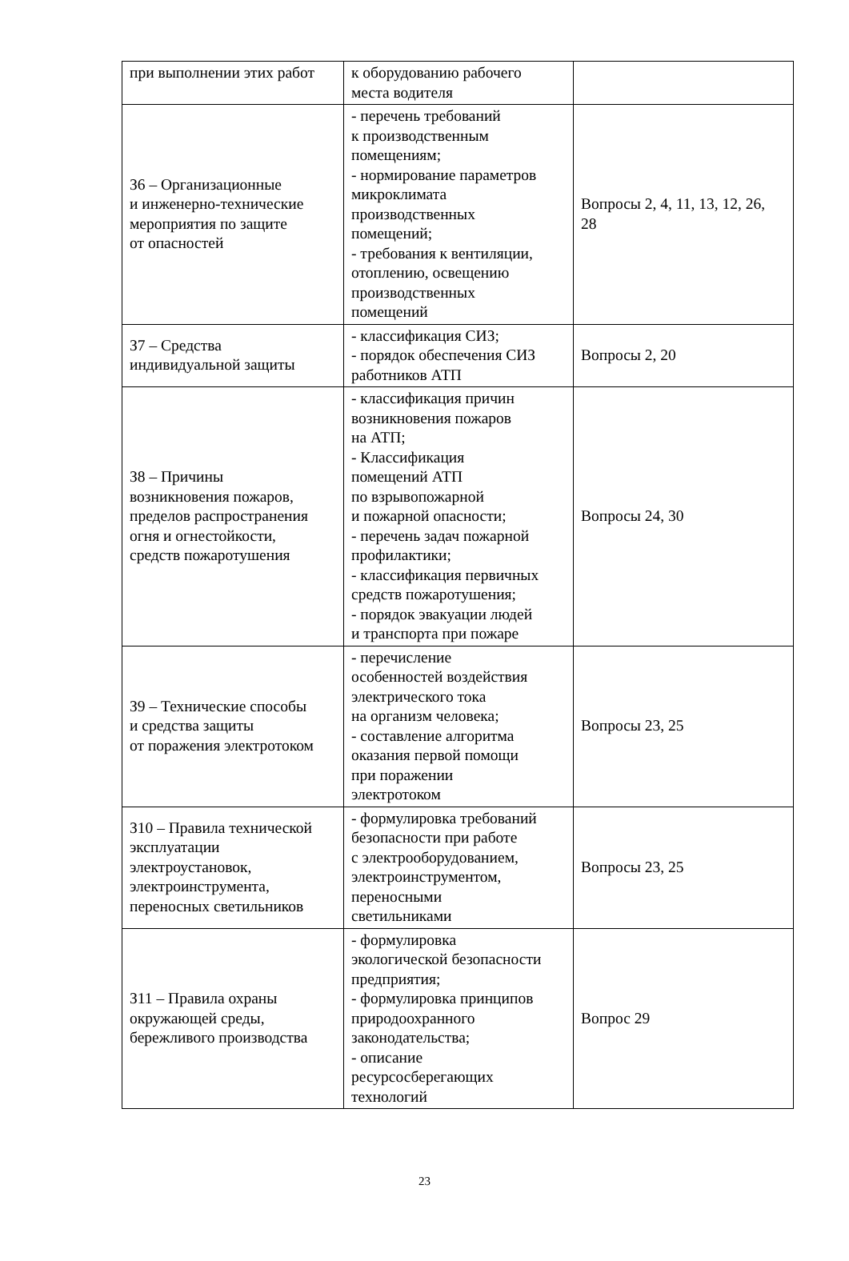| при выполнении этих работ | к оборудованию рабочего места водителя | |
| З6 – Организационные и инженерно-технические мероприятия по защите от опасностей | - перечень требований к производственным помещениям; - нормирование параметров микроклимата производственных помещений; - требования к вентиляции, отоплению, освещению производственных помещений | Вопросы 2, 4, 11, 13, 12, 26, 28 |
| З7 – Средства индивидуальной защиты | - классификация СИЗ; - порядок обеспечения СИЗ работников АТП | Вопросы 2, 20 |
| З8 – Причины возникновения пожаров, пределов распространения огня и огнестойкости, средств пожаротушения | - классификация причин возникновения пожаров на АТП; - Классификация помещений АТП по взрывопожарной и пожарной опасности; - перечень задач пожарной профилактики; - классификация первичных средств пожаротушения; - порядок эвакуации людей и транспорта при пожаре | Вопросы 24, 30 |
| З9 – Технические способы и средства защиты от поражения электротоком | - перечисление особенностей воздействия электрического тока на организм человека; - составление алгоритма оказания первой помощи при поражении электротоком | Вопросы 23, 25 |
| З10 – Правила технической эксплуатации электроустановок, электроинструмента, переносных светильников | - формулировка требований безопасности при работе с электрооборудованием, электроинструментом, переносными светильниками | Вопросы 23, 25 |
| З11 – Правила охраны окружающей среды, бережливого производства | - формулировка экологической безопасности предприятия; - формулировка принципов природоохранного законодательства; - описание ресурсосберегающих технологий | Вопрос 29 |
23